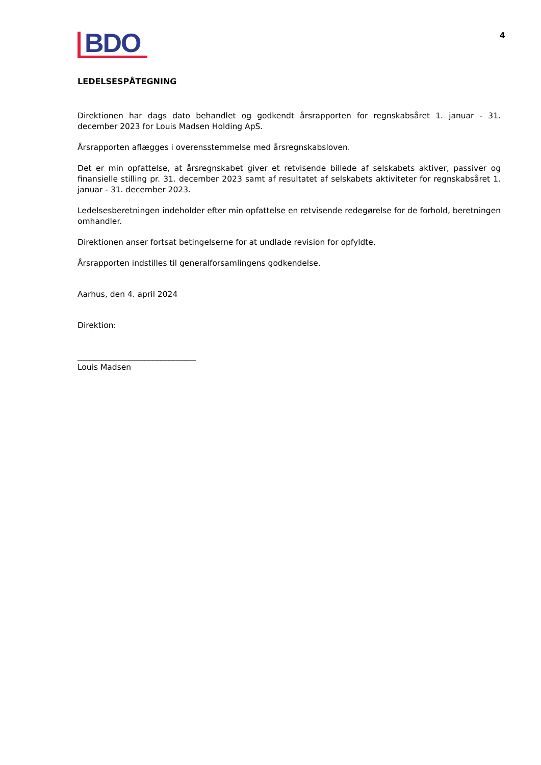BDO
4
LEDELSESPÅTEGNING
Direktionen har dags dato behandlet og godkendt årsrapporten for regnskabsåret 1. januar - 31. december 2023 for Louis Madsen Holding ApS.
Årsrapporten aflægges i overensstemmelse med årsregnskabsloven.
Det er min opfattelse, at årsregnskabet giver et retvisende billede af selskabets aktiver, passiver og finansielle stilling pr. 31. december 2023 samt af resultatet af selskabets aktiviteter for regnskabsåret 1. januar - 31. december 2023.
Ledelsesberetningen indeholder efter min opfattelse en retvisende redegørelse for de forhold, beretningen omhandler.
Direktionen anser fortsat betingelserne for at undlade revision for opfyldte.
Årsrapporten indstilles til generalforsamlingens godkendelse.
Aarhus, den 4. april 2024
Direktion:
______________________________
Louis Madsen